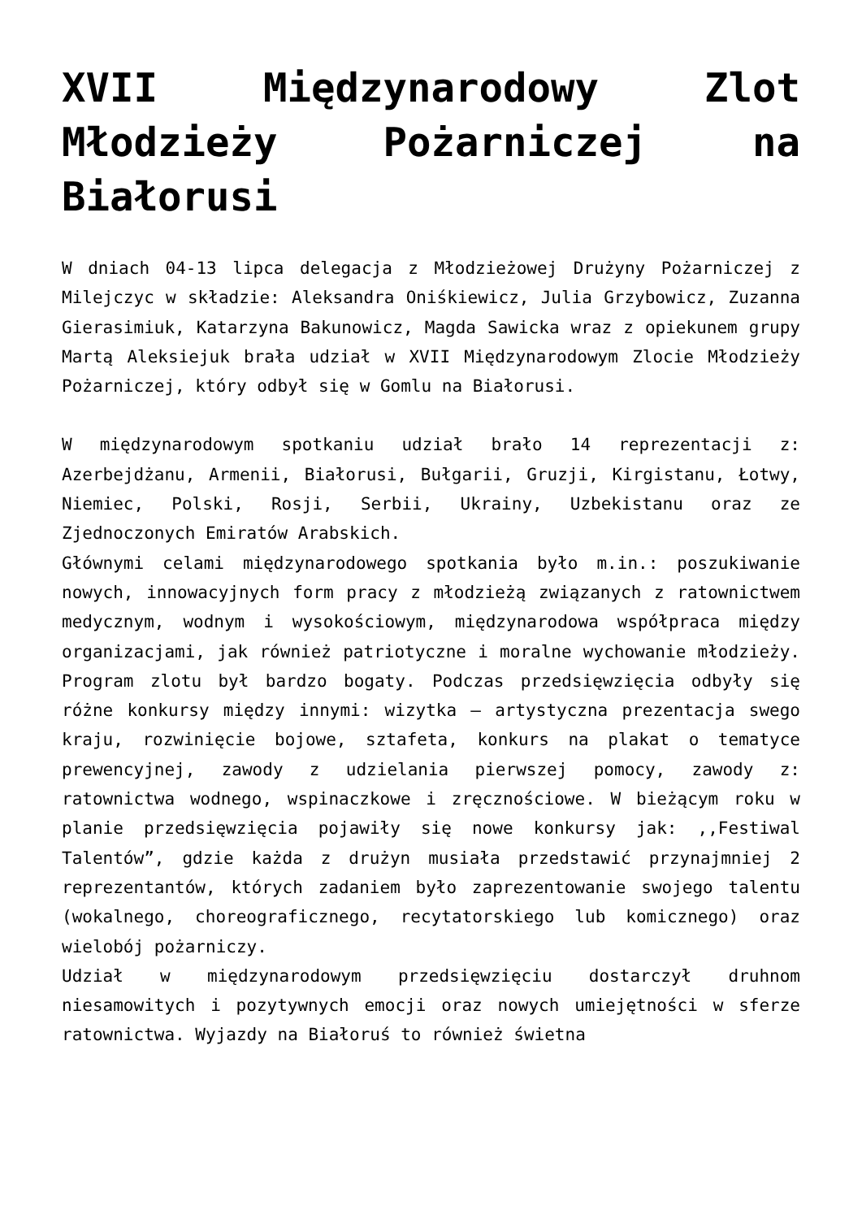XVII Międzynarodowy Zlot Młodzieży Pożarniczej na Białorusi
W dniach 04-13 lipca delegacja z Młodzieżowej Drużyny Pożarniczej z Milejczyc w składzie: Aleksandra Oniśkiewicz, Julia Grzybowicz, Zuzanna Gierasimiuk, Katarzyna Bakunowicz, Magda Sawicka wraz z opiekunem grupy Martą Aleksiejuk brała udział w XVII Międzynarodowym Zlocie Młodzieży Pożarniczej, który odbył się w Gomlu na Białorusi.
W międzynarodowym spotkaniu udział brało 14 reprezentacji z: Azerbejdżanu, Armenii, Białorusi, Bułgarii, Gruzji, Kirgistanu, Łotwy, Niemiec, Polski, Rosji, Serbii, Ukrainy, Uzbekistanu oraz ze Zjednoczonych Emiratów Arabskich.
Głównymi celami międzynarodowego spotkania było m.in.: poszukiwanie nowych, innowacyjnych form pracy z młodzieżą związanych z ratownictwem medycznym, wodnym i wysokościowym, międzynarodowa współpraca między organizacjami, jak również patriotyczne i moralne wychowanie młodzieży. Program zlotu był bardzo bogaty. Podczas przedsięwzięcia odbyły się różne konkursy między innymi: wizytka – artystyczna prezentacja swego kraju, rozwinięcie bojowe, sztafeta, konkurs na plakat o tematyce prewencyjnej, zawody z udzielania pierwszej pomocy, zawody z: ratownictwa wodnego, wspinaczkowe i zręcznościowe. W bieżącym roku w planie przedsięwzięcia pojawiły się nowe konkursy jak: ,,Festiwal Talentów”, gdzie każda z drużyn musiała przedstawić przynajmniej 2 reprezentantów, których zadaniem było zaprezentowanie swojego talentu (wokalnego, choreograficznego, recytatorskiego lub komicznego) oraz wielobój pożarniczy.
Udział w międzynarodowym przedsięwzięciu dostarczył druhnom niesamowitych i pozytywnych emocji oraz nowych umiejętności w sferze ratownictwa. Wyjazdy na Białoruś to również świetna